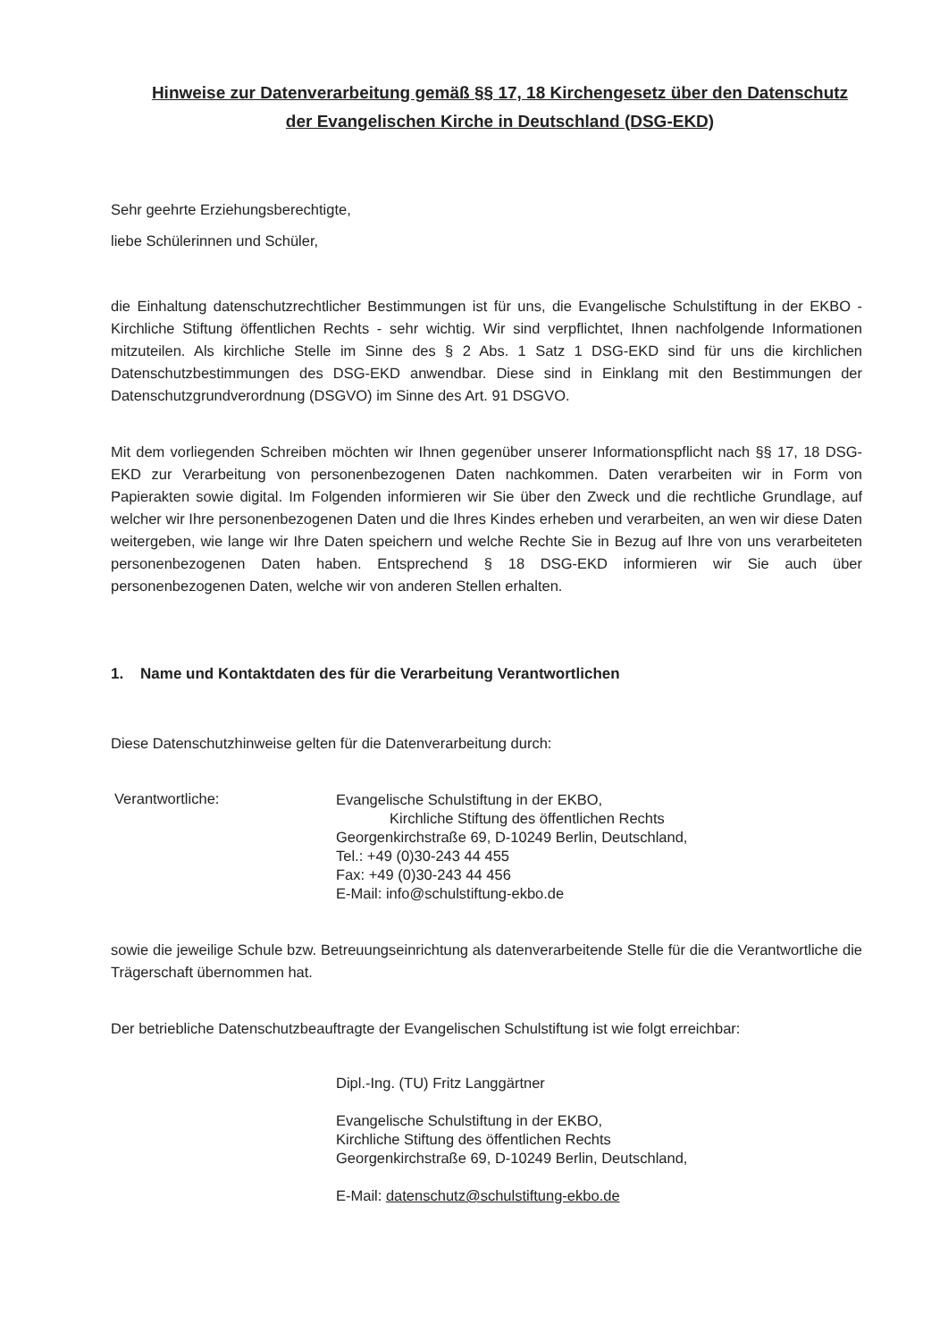Hinweise zur Datenverarbeitung gemäß §§ 17, 18 Kirchengesetz über den Datenschutz der Evangelischen Kirche in Deutschland (DSG-EKD)
Sehr geehrte Erziehungsberechtigte,
liebe Schülerinnen und Schüler,
die Einhaltung datenschutzrechtlicher Bestimmungen ist für uns, die Evangelische Schulstiftung in der EKBO - Kirchliche Stiftung öffentlichen Rechts - sehr wichtig. Wir sind verpflichtet, Ihnen nachfolgende Informationen mitzuteilen. Als kirchliche Stelle im Sinne des § 2 Abs. 1 Satz 1 DSG-EKD sind für uns die kirchlichen Datenschutzbestimmungen des DSG-EKD anwendbar. Diese sind in Einklang mit den Bestimmungen der Datenschutzgrundverordnung (DSGVO) im Sinne des Art. 91 DSGVO.
Mit dem vorliegenden Schreiben möchten wir Ihnen gegenüber unserer Informationspflicht nach §§ 17, 18 DSG-EKD zur Verarbeitung von personenbezogenen Daten nachkommen. Daten verarbeiten wir in Form von Papierakten sowie digital. Im Folgenden informieren wir Sie über den Zweck und die rechtliche Grundlage, auf welcher wir Ihre personenbezogenen Daten und die Ihres Kindes erheben und verarbeiten, an wen wir diese Daten weitergeben, wie lange wir Ihre Daten speichern und welche Rechte Sie in Bezug auf Ihre von uns verarbeiteten personenbezogenen Daten haben. Entsprechend § 18 DSG-EKD informieren wir Sie auch über personenbezogenen Daten, welche wir von anderen Stellen erhalten.
1. Name und Kontaktdaten des für die Verarbeitung Verantwortlichen
Diese Datenschutzhinweise gelten für die Datenverarbeitung durch:
Verantwortliche:
Evangelische Schulstiftung in der EKBO,
Kirchliche Stiftung des öffentlichen Rechts
Georgenkirchstraße 69, D-10249 Berlin, Deutschland,
Tel.: +49 (0)30-243 44 455
Fax: +49 (0)30-243 44 456
E-Mail: info@schulstiftung-ekbo.de
sowie die jeweilige Schule bzw. Betreuungseinrichtung als datenverarbeitende Stelle für die die Verantwortliche die Trägerschaft übernommen hat.
Der betriebliche Datenschutzbeauftragte der Evangelischen Schulstiftung ist wie folgt erreichbar:
Dipl.-Ing. (TU) Fritz Langgärtner
Evangelische Schulstiftung in der EKBO,
Kirchliche Stiftung des öffentlichen Rechts
Georgenkirchstraße 69, D-10249 Berlin, Deutschland,
E-Mail: datenschutz@schulstiftung-ekbo.de